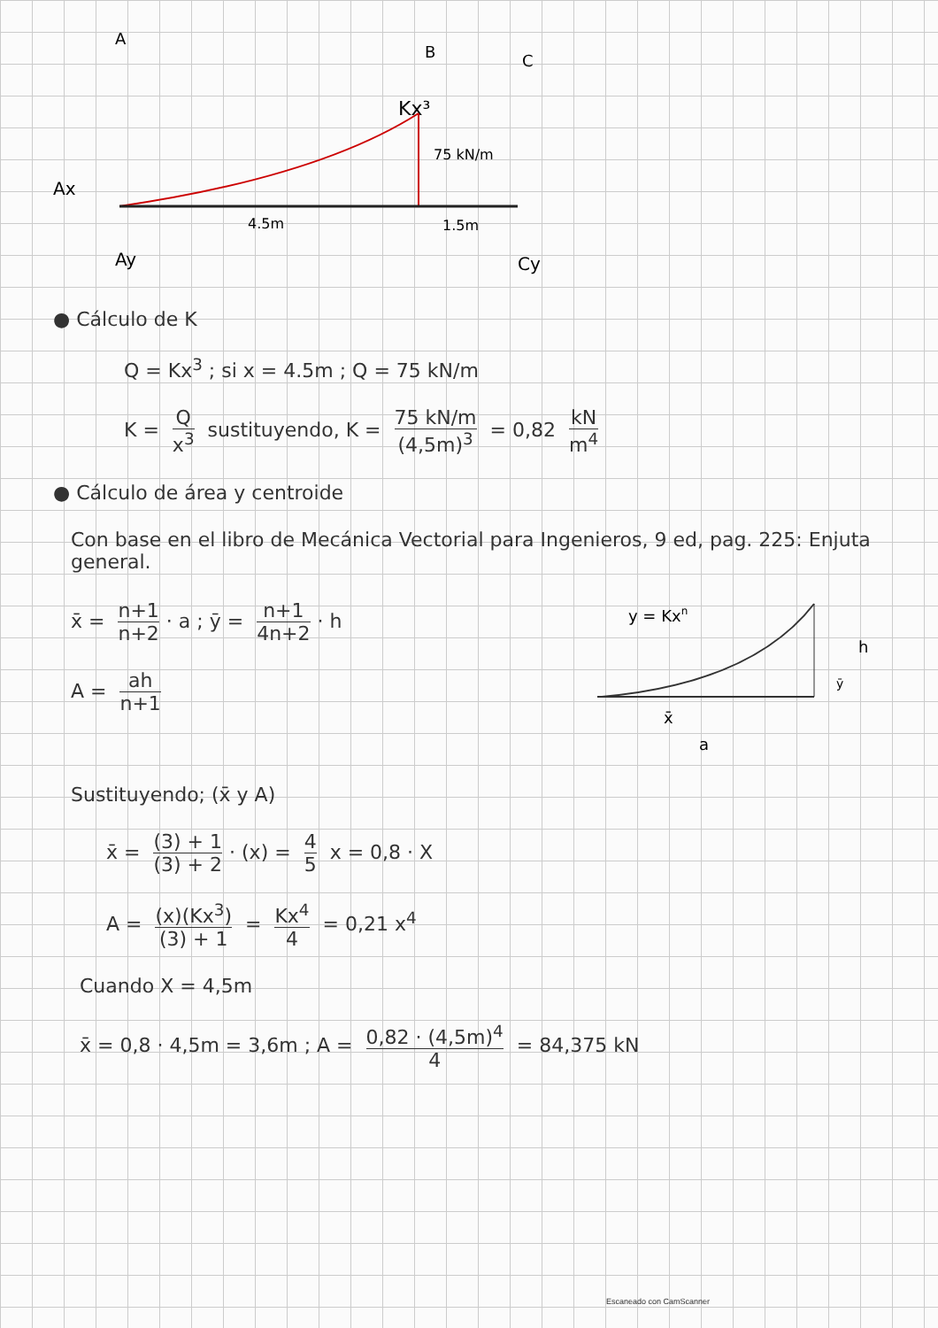A
B
C
Kx³
75 kN/m
Ax
4.5m
1.5m
Ay
Cy
● Cálculo de K
Q = Kx<sup>3</sup> ; si x = 4.5m ; Q = 75 kN/m
K = Q x<sup>3</sup> sustituyendo, K = 75 kN/m (4,5m)<sup>3</sup> = 0,82 kN m<sup>4</sup>
● Cálculo de área y centroide
Con base en el libro de Mecánica Vectorial para Ingenieros, 9 ed, pag. 225: Enjuta general.
x̄ = n+1 n+2 · a ; ȳ = n+1 4n+2 · h
A = ah n+1
y = Kxn
h
ȳ
x̄
a
Sustituyendo; (x̄ y A)
x̄ = (3) + 1 (3) + 2 · (x) = 4 5 x = 0,8 · X
A = (x)(Kx<sup>3</sup>) (3) + 1 = Kx<sup>4</sup> 4 = 0,21 x<sup>4</sup>
Cuando X = 4,5m
x̄ = 0,8 · 4,5m = 3,6m ; A = 0,82 · (4,5m)<sup>4</sup> 4 = 84,375 kN
Escaneado con CamScanner